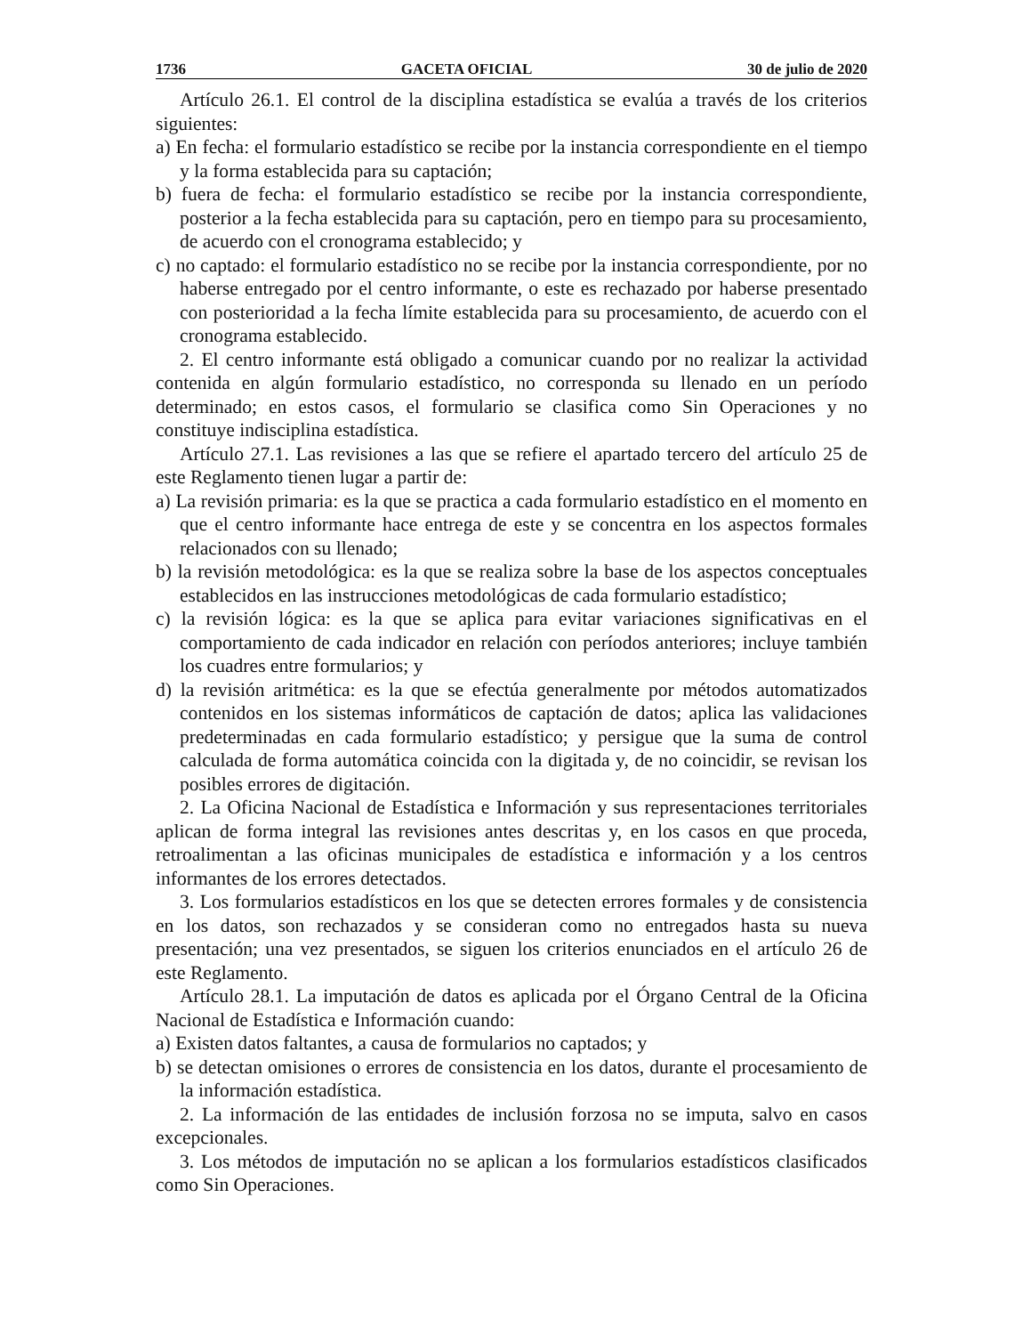1736 GACETA OFICIAL 30 de julio de 2020
Artículo 26.1. El control de la disciplina estadística se evalúa a través de los criterios siguientes:
a) En fecha: el formulario estadístico se recibe por la instancia correspondiente en el tiempo y la forma establecida para su captación;
b) fuera de fecha: el formulario estadístico se recibe por la instancia correspondiente, posterior a la fecha establecida para su captación, pero en tiempo para su procesamiento, de acuerdo con el cronograma establecido; y
c) no captado: el formulario estadístico no se recibe por la instancia correspondiente, por no haberse entregado por el centro informante, o este es rechazado por haberse presentado con posterioridad a la fecha límite establecida para su procesamiento, de acuerdo con el cronograma establecido.
2. El centro informante está obligado a comunicar cuando por no realizar la actividad contenida en algún formulario estadístico, no corresponda su llenado en un período determinado; en estos casos, el formulario se clasifica como Sin Operaciones y no constituye indisciplina estadística.
Artículo 27.1. Las revisiones a las que se refiere el apartado tercero del artículo 25 de este Reglamento tienen lugar a partir de:
a) La revisión primaria: es la que se practica a cada formulario estadístico en el momento en que el centro informante hace entrega de este y se concentra en los aspectos formales relacionados con su llenado;
b) la revisión metodológica: es la que se realiza sobre la base de los aspectos conceptuales establecidos en las instrucciones metodológicas de cada formulario estadístico;
c) la revisión lógica: es la que se aplica para evitar variaciones significativas en el comportamiento de cada indicador en relación con períodos anteriores; incluye también los cuadres entre formularios; y
d) la revisión aritmética: es la que se efectúa generalmente por métodos automatizados contenidos en los sistemas informáticos de captación de datos; aplica las validaciones predeterminadas en cada formulario estadístico; y persigue que la suma de control calculada de forma automática coincida con la digitada y, de no coincidir, se revisan los posibles errores de digitación.
2. La Oficina Nacional de Estadística e Información y sus representaciones territoriales aplican de forma integral las revisiones antes descritas y, en los casos en que proceda, retroalimentan a las oficinas municipales de estadística e información y a los centros informantes de los errores detectados.
3. Los formularios estadísticos en los que se detecten errores formales y de consistencia en los datos, son rechazados y se consideran como no entregados hasta su nueva presentación; una vez presentados, se siguen los criterios enunciados en el artículo 26 de este Reglamento.
Artículo 28.1. La imputación de datos es aplicada por el Órgano Central de la Oficina Nacional de Estadística e Información cuando:
a) Existen datos faltantes, a causa de formularios no captados; y
b) se detectan omisiones o errores de consistencia en los datos, durante el procesamiento de la información estadística.
2. La información de las entidades de inclusión forzosa no se imputa, salvo en casos excepcionales.
3. Los métodos de imputación no se aplican a los formularios estadísticos clasificados como Sin Operaciones.